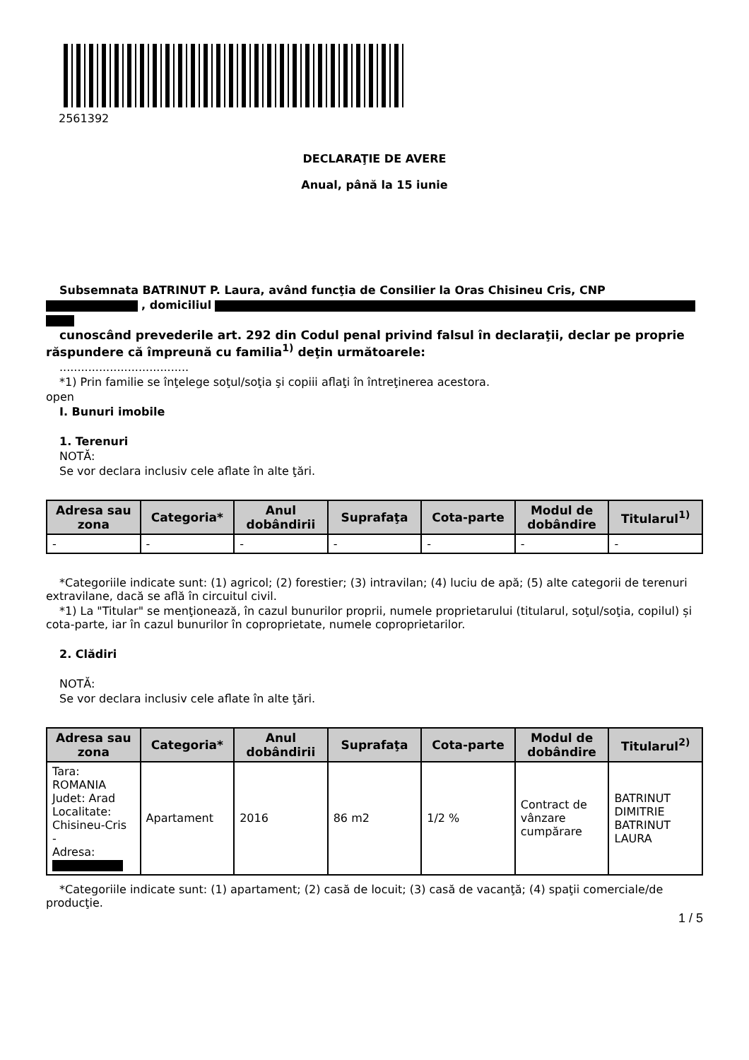2561392
DECLARAŢIE DE AVERE
Anual, până la 15 iunie
Subsemnata BATRINUT P. Laura, având funcţia de Consilier la Oras Chisineu Cris, CNP
, domiciliul
cunoscând prevederile art. 292 din Codul penal privind falsul în declaraţii, declar pe proprie răspundere că împreună cu familia<sup>1)</sup> deţin următoarele:
....................................
*1) Prin familie se înţelege soţul/soţia şi copiii aflaţi în întreţinerea acestora.
open
I. Bunuri imobile
1. Terenuri
NOTĂ:
Se vor declara inclusiv cele aflate în alte ţări.
| Adresa sau zona | Categoria* | Anul dobândirii | Suprafaţa | Cota-parte | Modul de dobândire | Titularul<sup>1)</sup> |
| --- | --- | --- | --- | --- | --- | --- |
| - | - | - | - | - | - | - |
*Categoriile indicate sunt: (1) agricol; (2) forestier; (3) intravilan; (4) luciu de apă; (5) alte categorii de terenuri extravilane, dacă se află în circuitul civil.
*1) La "Titular" se menţionează, în cazul bunurilor proprii, numele proprietarului (titularul, soţul/soţia, copilul) și cota-parte, iar în cazul bunurilor în coproprietate, numele coproprietarilor.
2. Clădiri
NOTĂ:
Se vor declara inclusiv cele aflate în alte ţări.
| Adresa sau zona | Categoria* | Anul dobândirii | Suprafaţa | Cota-parte | Modul de dobândire | Titularul<sup>2)</sup> |
| --- | --- | --- | --- | --- | --- | --- |
| Tara: ROMANIA Judet: Arad Localitate: Chisineu-Cris - Adresa: | Apartament | 2016 | 86 m2 | 1/2 % | Contract de vânzare cumpărare | BATRINUT DIMITRIE BATRINUT LAURA |
*Categoriile indicate sunt: (1) apartament; (2) casă de locuit; (3) casă de vacanţă; (4) spaţii comerciale/de producţie.
1 / 5